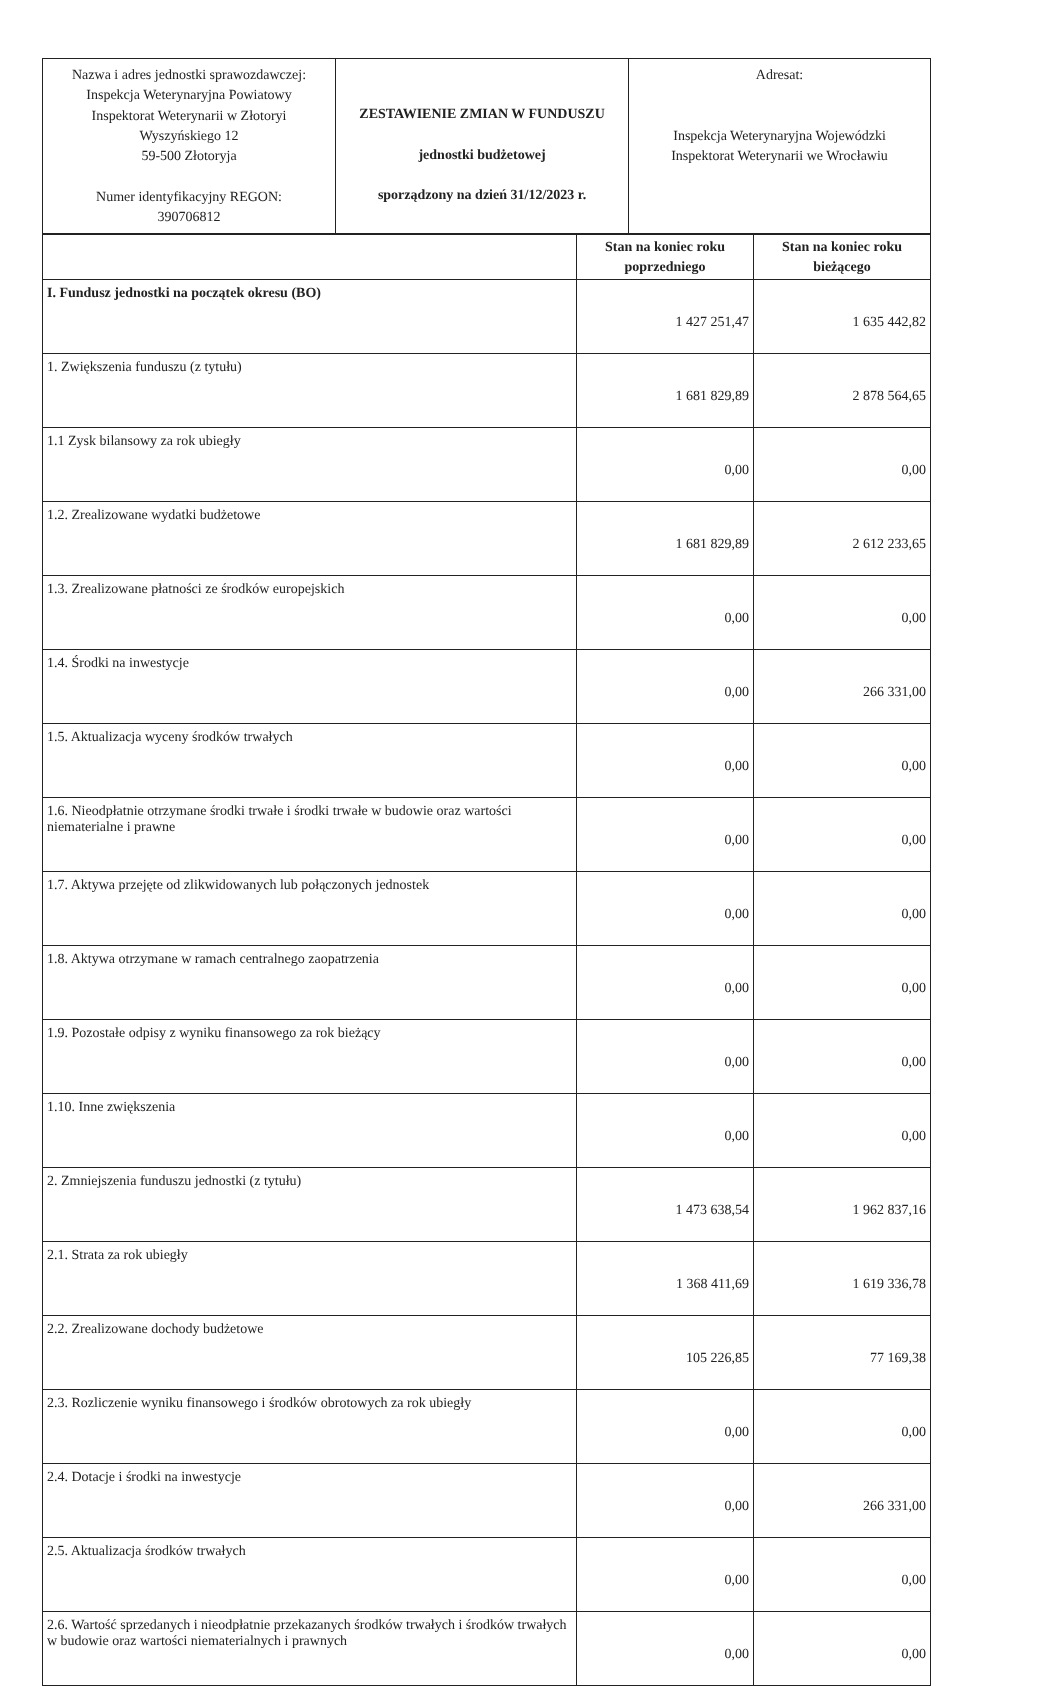| Nazwa i adres jednostki sprawozdawczej: Inspekcja Weterynaryjna Powiatowy Inspektorat Weterynarii w Złotoryi Wyszyńskiego 12 59-500 Złotoryja Numer identyfikacyjny REGON: 390706812 | ZESTAWIENIE ZMIAN W FUNDUSZU jednostki budżetowej sporządzony na dzień 31/12/2023 r. | Adresat: Inspekcja Weterynaryjna Wojewódzki Inspektorat Weterynarii we Wrocławiu |
| | Stan na koniec roku poprzedniego | Stan na koniec roku bieżącego |
| --- | --- | --- |
| I. Fundusz jednostki na początek okresu (BO) | 1 427 251,47 | 1 635 442,82 |
| 1. Zwiększenia funduszu (z tytułu) | 1 681 829,89 | 2 878 564,65 |
| 1.1 Zysk bilansowy za rok ubiegły | 0,00 | 0,00 |
| 1.2. Zrealizowane wydatki budżetowe | 1 681 829,89 | 2 612 233,65 |
| 1.3. Zrealizowane płatności ze środków europejskich | 0,00 | 0,00 |
| 1.4. Środki na inwestycje | 0,00 | 266 331,00 |
| 1.5. Aktualizacja wyceny środków trwałych | 0,00 | 0,00 |
| 1.6. Nieodpłatnie otrzymane środki trwałe i środki trwałe w budowie oraz wartości niematerialne i prawne | 0,00 | 0,00 |
| 1.7. Aktywa przejęte od zlikwidowanych lub połączonych jednostek | 0,00 | 0,00 |
| 1.8. Aktywa otrzymane w ramach centralnego zaopatrzenia | 0,00 | 0,00 |
| 1.9. Pozostałe odpisy z wyniku finansowego za rok bieżący | 0,00 | 0,00 |
| 1.10. Inne zwiększenia | 0,00 | 0,00 |
| 2. Zmniejszenia funduszu jednostki (z tytułu) | 1 473 638,54 | 1 962 837,16 |
| 2.1. Strata za rok ubiegły | 1 368 411,69 | 1 619 336,78 |
| 2.2. Zrealizowane dochody budżetowe | 105 226,85 | 77 169,38 |
| 2.3. Rozliczenie wyniku finansowego i środków obrotowych za rok ubiegły | 0,00 | 0,00 |
| 2.4. Dotacje i środki na inwestycje | 0,00 | 266 331,00 |
| 2.5. Aktualizacja środków trwałych | 0,00 | 0,00 |
| 2.6. Wartość sprzedanych i nieodpłatnie przekazanych środków trwałych i środków trwałych w budowie oraz wartości niematerialnych i prawnych | 0,00 | 0,00 |